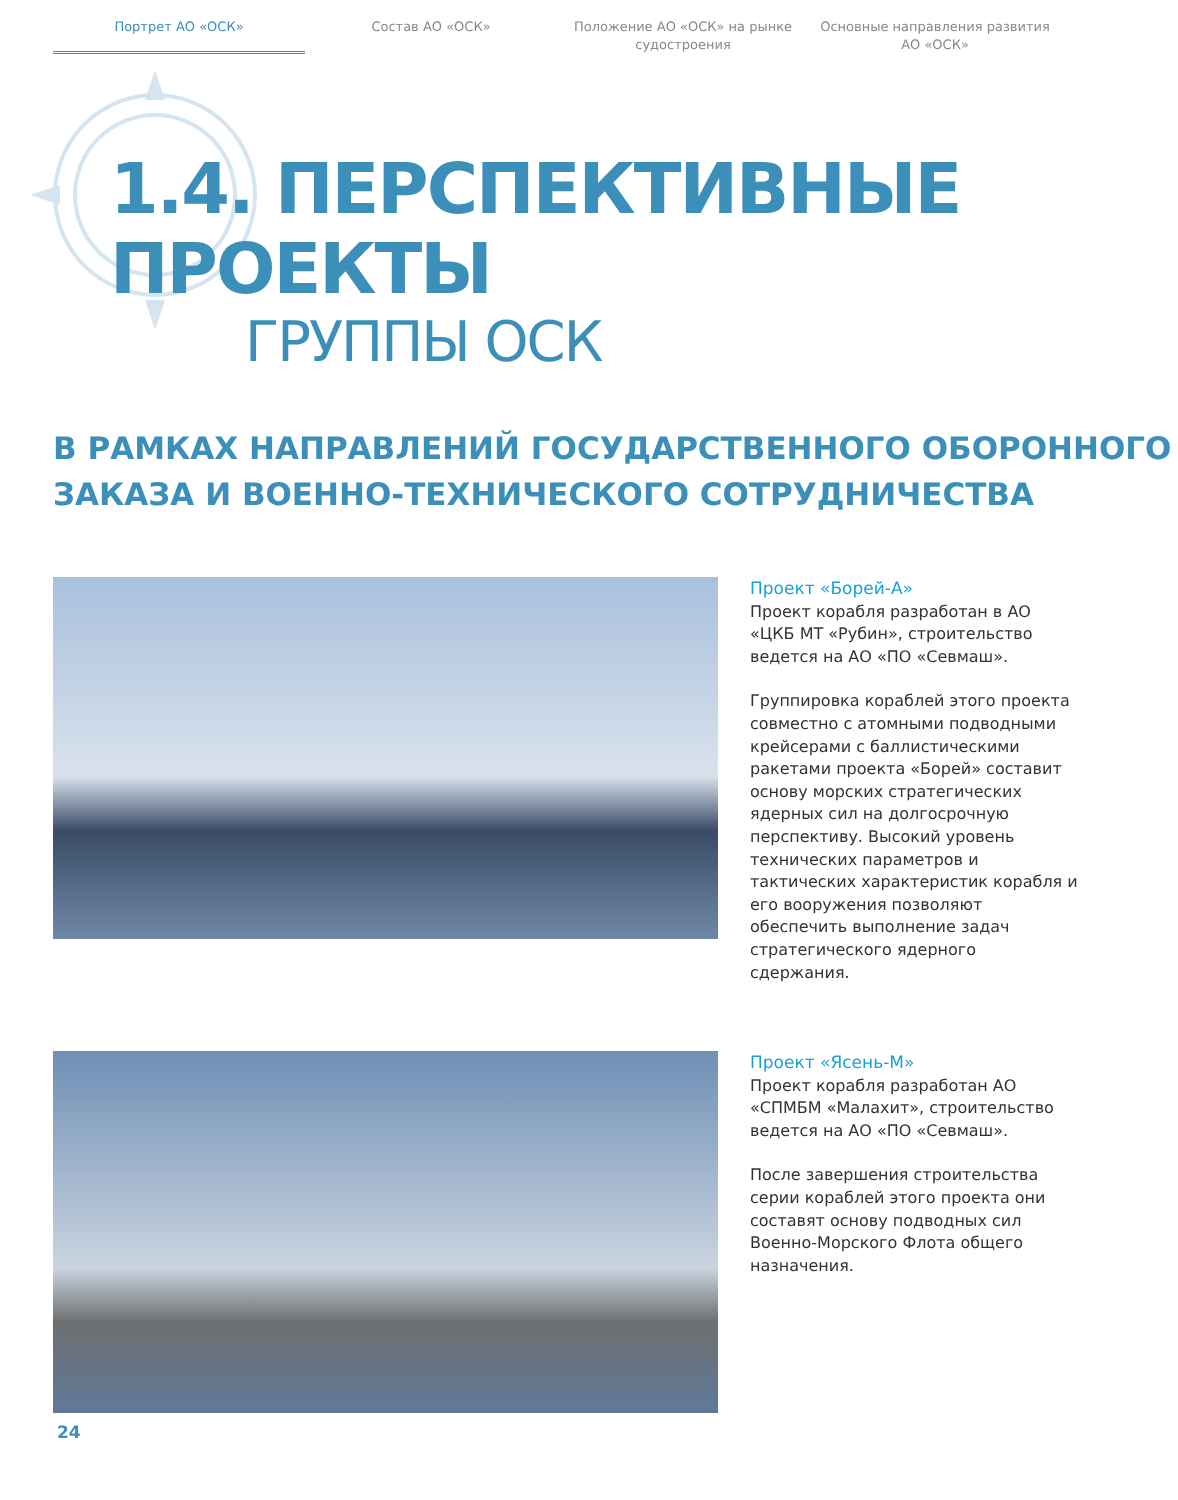Портрет АО «ОСК» Состав АО «ОСК» Положение АО «ОСК» на рынке судостроения
Основные направления развития АО «ОСК»
1.4. ПЕРСПЕКТИВНЫЕ ПРОЕКТЫ
ГРУППЫ ОСК
В РАМКАХ НАПРАВЛЕНИЙ ГОСУДАРСТВЕННОГО ОБОРОННОГО
ЗАКАЗА И ВОЕННО-ТЕХНИЧЕСКОГО СОТРУДНИЧЕСТВА
Проект «Борей-А»
Проект корабля разработан в АО «ЦКБ МТ «Рубин», строительство ведется на АО «ПО «Севмаш».
Группировка кораблей этого проекта совместно с атомными подводными крейсерами с баллистическими ракетами проекта «Борей» составит основу морских стратегических ядерных сил на долгосрочную перспективу. Высокий уровень технических параметров и тактических характеристик корабля и его вооружения позволяют обеспечить выполнение задач стратегического ядерного сдержания.
Проект «Ясень-М»
Проект корабля разработан АО «СПМБМ «Малахит», строительство ведется на АО «ПО «Севмаш».
После завершения строительства серии кораблей этого проекта они составят основу подводных сил Военно-Морского Флота общего назначения.
24